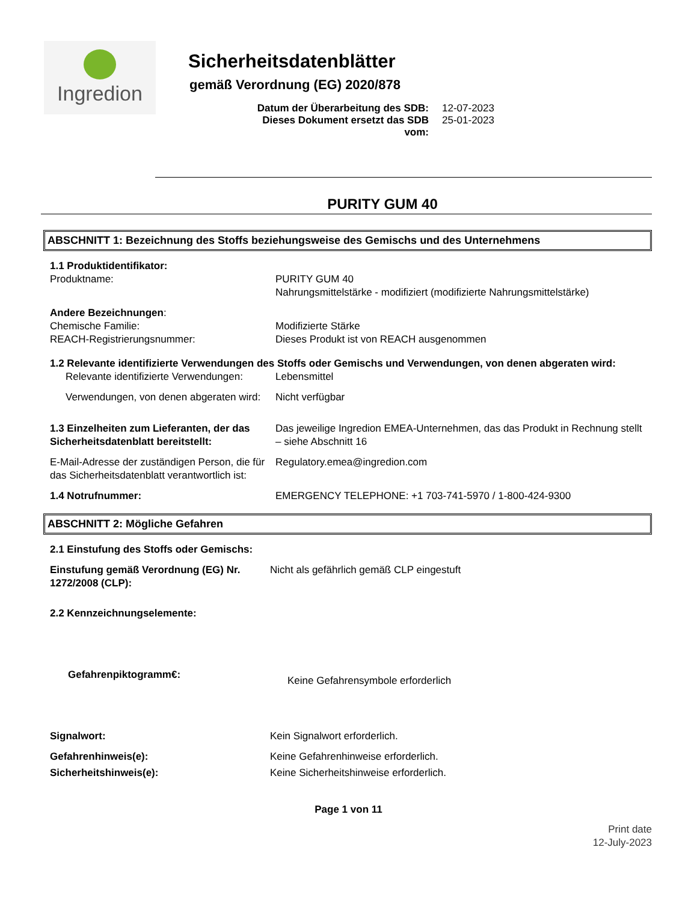Ingredion
Sicherheitsdatenblätter
gemäß Verordnung (EG) 2020/878
Datum der Überarbeitung des SDB: 12-07-2023
Dieses Dokument ersetzt das SDB vom: 25-01-2023
PURITY GUM 40
ABSCHNITT 1: Bezeichnung des Stoffs beziehungsweise des Gemischs und des Unternehmens
1.1 Produktidentifikator:
Produktname:
PURITY GUM 40
Nahrungsmittelstärke - modifiziert (modifizierte Nahrungsmittelstärke)
Andere Bezeichnungen:
Chemische Familie:
REACH-Registrierungsnummer:
Modifizierte Stärke
Dieses Produkt ist von REACH ausgenommen
1.2 Relevante identifizierte Verwendungen des Stoffs oder Gemischs und Verwendungen, von denen abgeraten wird:
Relevante identifizierte Verwendungen:
Lebensmittel
Verwendungen, von denen abgeraten wird:
Nicht verfügbar
1.3 Einzelheiten zum Lieferanten, der das Sicherheitsdatenblatt bereitstellt:
Das jeweilige Ingredion EMEA-Unternehmen, das das Produkt in Rechnung stellt – siehe Abschnitt 16
E-Mail-Adresse der zuständigen Person, die für das Sicherheitsdatenblatt verantwortlich ist:
Regulatory.emea@ingredion.com
1.4 Notrufnummer: EMERGENCY TELEPHONE: +1 703-741-5970 / 1-800-424-9300
ABSCHNITT 2: Mögliche Gefahren
2.1 Einstufung des Stoffs oder Gemischs:
Einstufung gemäß Verordnung (EG) Nr. 1272/2008 (CLP):
Nicht als gefährlich gemäß CLP eingestuft
2.2 Kennzeichnungselemente:
Gefahrenpiktogramm€:
Keine Gefahrensymbole erforderlich
Signalwort: Kein Signalwort erforderlich.
Gefahrenhinweis(e): Keine Gefahrenhinweise erforderlich.
Sicherheitshinweis(e): Keine Sicherheitshinweise erforderlich.
Page 1 von 11
Print date
12-July-2023